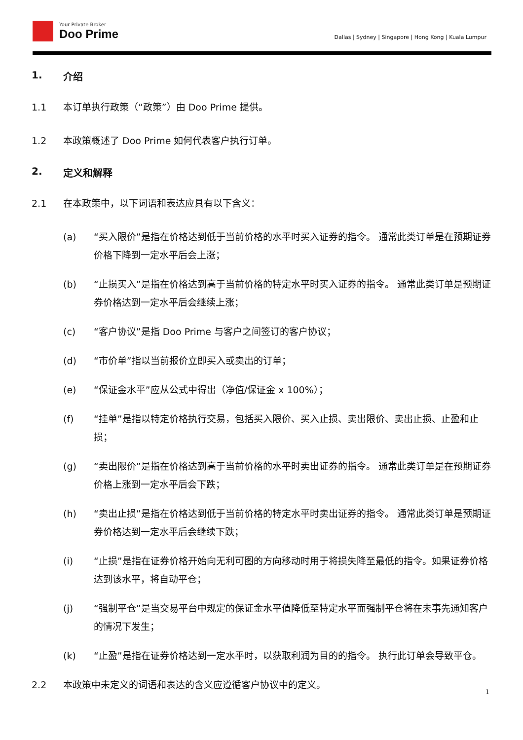Your Private Broker
Doo Prime
Dallas | Sydney | Singapore | Hong Kong | Kuala Lumpur
1. 介绍
1.1 本订单执行政策（“政策”）由 Doo Prime 提供。
1.2 本政策概述了 Doo Prime 如何代表客户执行订单。
2. 定义和解释
2.1 在本政策中，以下词语和表达应具有以下含义：
(a) “买入限价”是指在价格达到低于当前价格的水平时买入证券的指令。 通常此类订单是在预期证券价格下降到一定水平后会上涨；
(b) “止损买入”是指在价格达到高于当前价格的特定水平时买入证券的指令。 通常此类订单是预期证券价格达到一定水平后会继续上涨；
(c) “客户协议”是指 Doo Prime 与客户之间签订的客户协议；
(d) “市价单”指以当前报价立即买入或卖出的订单；
(e) “保证金水平”应从公式中得出（净值/保证金 x 100%）；
(f) “挂单”是指以特定价格执行交易，包括买入限价、买入止损、卖出限价、卖出止损、止盈和止损；
(g) “卖出限价”是指在价格达到高于当前价格的水平时卖出证券的指令。 通常此类订单是在预期证券价格上涨到一定水平后会下跌；
(h) “卖出止损”是指在价格达到低于当前价格的特定水平时卖出证券的指令。 通常此类订单是预期证券价格达到一定水平后会继续下跌；
(i) “止损”是指在证券价格开始向无利可图的方向移动时用于将损失降至最低的指令。如果证券价格达到该水平，将自动平仓；
(j) “强制平仓”是当交易平台中规定的保证金水平值降低至特定水平而强制平仓将在未事先通知客户的情况下发生；
(k) “止盈”是指在证券价格达到一定水平时，以获取利润为目的的指令。 执行此订单会导致平仓。
2.2 本政策中未定义的词语和表达的含义应遵循客户协议中的定义。
1